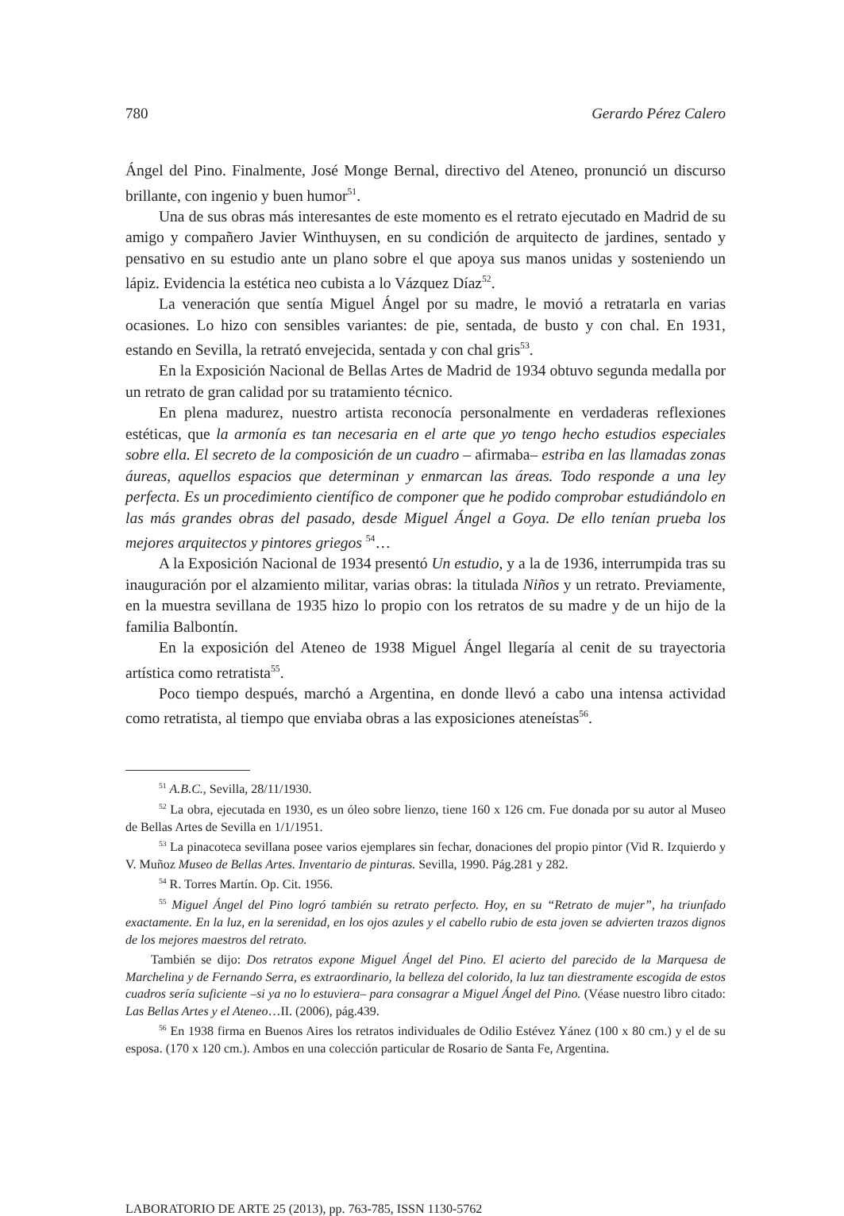780 Gerardo Pérez Calero
Ángel del Pino. Finalmente, José Monge Bernal, directivo del Ateneo, pronunció un discurso brillante, con ingenio y buen humor<sup>51</sup>.
Una de sus obras más interesantes de este momento es el retrato ejecutado en Madrid de su amigo y compañero Javier Winthuysen, en su condición de arquitecto de jardines, sentado y pensativo en su estudio ante un plano sobre el que apoya sus manos unidas y sosteniendo un lápiz. Evidencia la estética neo cubista a lo Vázquez Díaz<sup>52</sup>.
La veneración que sentía Miguel Ángel por su madre, le movió a retratarla en varias ocasiones. Lo hizo con sensibles variantes: de pie, sentada, de busto y con chal. En 1931, estando en Sevilla, la retrató envejecida, sentada y con chal gris<sup>53</sup>.
En la Exposición Nacional de Bellas Artes de Madrid de 1934 obtuvo segunda medalla por un retrato de gran calidad por su tratamiento técnico.
En plena madurez, nuestro artista reconocía personalmente en verdaderas reflexiones estéticas, que la armonía es tan necesaria en el arte que yo tengo hecho estudios especiales sobre ella. El secreto de la composición de un cuadro – afirmaba– estriba en las llamadas zonas áureas, aquellos espacios que determinan y enmarcan las áreas. Todo responde a una ley perfecta. Es un procedimiento científico de componer que he podido comprobar estudiándolo en las más grandes obras del pasado, desde Miguel Ángel a Goya. De ello tenían prueba los mejores arquitectos y pintores griegos <sup>54</sup>…
A la Exposición Nacional de 1934 presentó Un estudio, y a la de 1936, interrumpida tras su inauguración por el alzamiento militar, varias obras: la titulada Niños y un retrato. Previamente, en la muestra sevillana de 1935 hizo lo propio con los retratos de su madre y de un hijo de la familia Balbontín.
En la exposición del Ateneo de 1938 Miguel Ángel llegaría al cenit de su trayectoria artística como retratista<sup>55</sup>.
Poco tiempo después, marchó a Argentina, en donde llevó a cabo una intensa actividad como retratista, al tiempo que enviaba obras a las exposiciones ateneístas<sup>56</sup>.
<sup>51</sup> A.B.C., Sevilla, 28/11/1930.
<sup>52</sup> La obra, ejecutada en 1930, es un óleo sobre lienzo, tiene 160 x 126 cm. Fue donada por su autor al Museo de Bellas Artes de Sevilla en 1/1/1951.
<sup>53</sup> La pinacoteca sevillana posee varios ejemplares sin fechar, donaciones del propio pintor (Vid R. Izquierdo y V. Muñoz Museo de Bellas Artes. Inventario de pinturas. Sevilla, 1990. Pág.281 y 282.
<sup>54</sup> R. Torres Martín. Op. Cit. 1956.
<sup>55</sup> Miguel Ángel del Pino logró también su retrato perfecto. Hoy, en su “Retrato de mujer”, ha triunfado exactamente. En la luz, en la serenidad, en los ojos azules y el cabello rubio de esta joven se advierten trazos dignos de los mejores maestros del retrato.
También se dijo: Dos retratos expone Miguel Ángel del Pino. El acierto del parecido de la Marquesa de Marchelina y de Fernando Serra, es extraordinario, la belleza del colorido, la luz tan diestramente escogida de estos cuadros sería suficiente –si ya no lo estuviera– para consagrar a Miguel Ángel del Pino. (Véase nuestro libro citado: Las Bellas Artes y el Ateneo…II. (2006), pág.439.
<sup>56</sup> En 1938 firma en Buenos Aires los retratos individuales de Odilio Estévez Yánez (100 x 80 cm.) y el de su esposa. (170 x 120 cm.). Ambos en una colección particular de Rosario de Santa Fe, Argentina.
LABORATORIO DE ARTE 25 (2013), pp. 763-785, ISSN 1130-5762